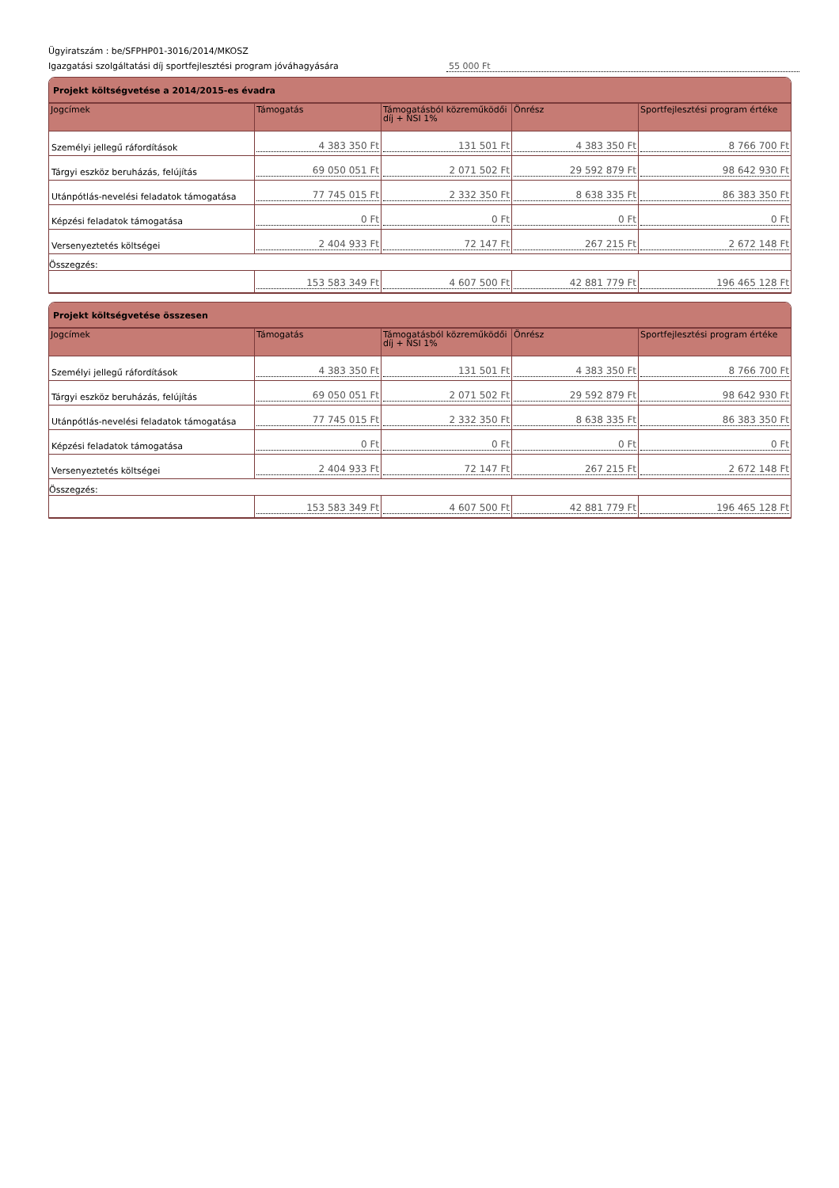Ügyiratszám : be/SFPHP01-3016/2014/MKOSZ
Igazgatási szolgáltatási díj sportfejlesztési program jóváhagyására 55 000 Ft
Projekt költségvetése a 2014/2015-es évadra
| Jogcímek | Támogatás | Támogatásból közreműködői díj + NSI 1% | Önrész | Sportfejlesztési program értéke |
| --- | --- | --- | --- | --- |
| Személyi jellegű ráfordítások | 4 383 350 Ft | 131 501 Ft | 4 383 350 Ft | 8 766 700 Ft |
| Tárgyi eszköz beruházás, felújítás | 69 050 051 Ft | 2 071 502 Ft | 29 592 879 Ft | 98 642 930 Ft |
| Utánpótlás-nevelési feladatok támogatása | 77 745 015 Ft | 2 332 350 Ft | 8 638 335 Ft | 86 383 350 Ft |
| Képzési feladatok támogatása | 0 Ft | 0 Ft | 0 Ft | 0 Ft |
| Versenyeztetés költségei | 2 404 933 Ft | 72 147 Ft | 267 215 Ft | 2 672 148 Ft |
| Összegzés: | | | | |
| | 153 583 349 Ft | 4 607 500 Ft | 42 881 779 Ft | 196 465 128 Ft |
Projekt költségvetése összesen
| Jogcímek | Támogatás | Támogatásból közreműködői díj + NSI 1% | Önrész | Sportfejlesztési program értéke |
| --- | --- | --- | --- | --- |
| Személyi jellegű ráfordítások | 4 383 350 Ft | 131 501 Ft | 4 383 350 Ft | 8 766 700 Ft |
| Tárgyi eszköz beruházás, felújítás | 69 050 051 Ft | 2 071 502 Ft | 29 592 879 Ft | 98 642 930 Ft |
| Utánpótlás-nevelési feladatok támogatása | 77 745 015 Ft | 2 332 350 Ft | 8 638 335 Ft | 86 383 350 Ft |
| Képzési feladatok támogatása | 0 Ft | 0 Ft | 0 Ft | 0 Ft |
| Versenyeztetés költségei | 2 404 933 Ft | 72 147 Ft | 267 215 Ft | 2 672 148 Ft |
| Összegzés: | | | | |
| | 153 583 349 Ft | 4 607 500 Ft | 42 881 779 Ft | 196 465 128 Ft |